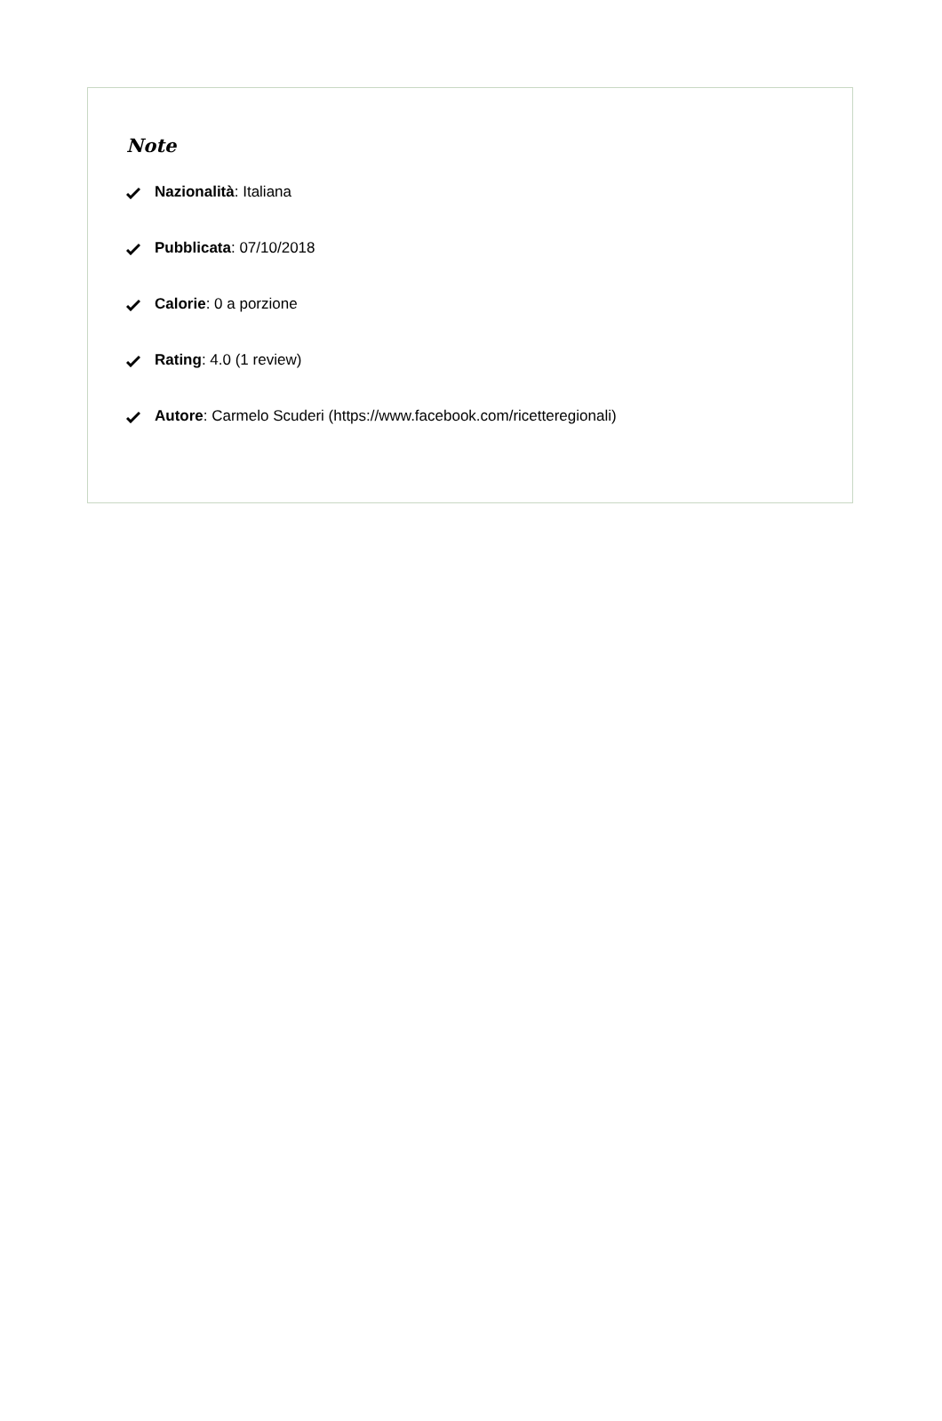Note
Nazionalità: Italiana
Pubblicata: 07/10/2018
Calorie: 0 a porzione
Rating: 4.0 (1 review)
Autore: Carmelo Scuderi (https://www.facebook.com/ricetteregionali)